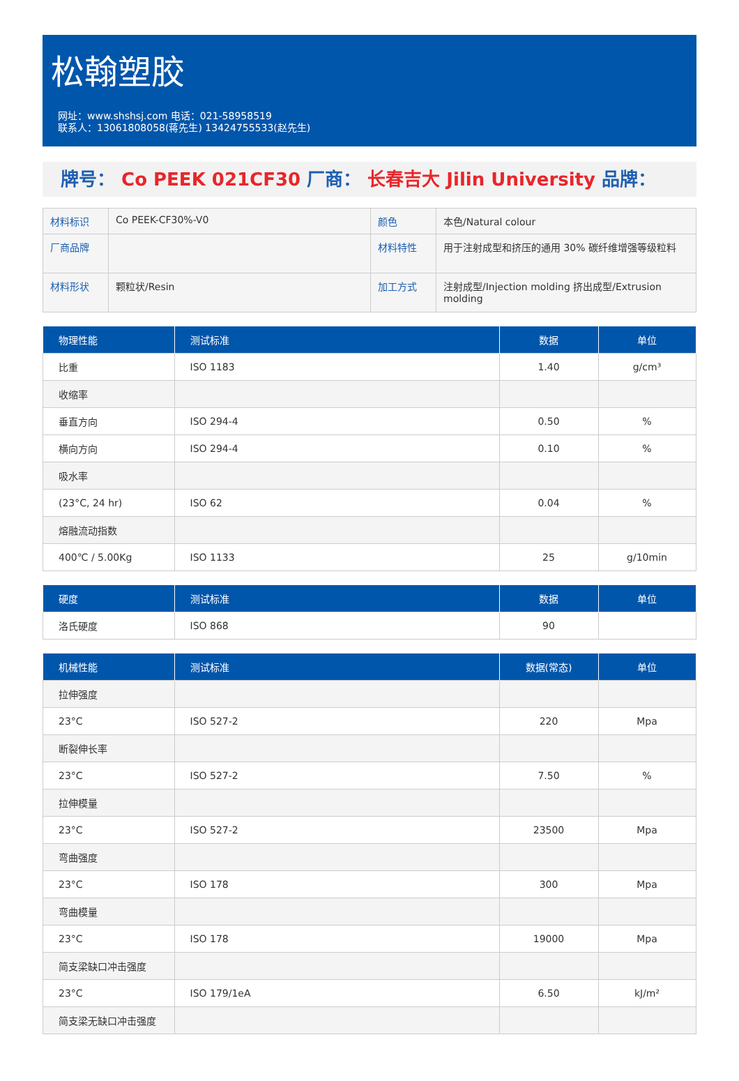松翰塑胶
网址：www.shshsj.com 电话：021-58958519
联系人：13061808058(蒋先生) 13424755533(赵先生)
牌号： Co PEEK 021CF30 厂商： 长春吉大 Jilin University 品牌：
| 材料标识 | Co PEEK-CF30%-V0 | 颜色 | 本色/Natural colour |
| 厂商品牌 | | 材料特性 | 用于注射成型和挤压的通用 30% 碳纤维增强等级粒料 |
| 材料形状 | 颗粒状/Resin | 加工方式 | 注射成型/Injection molding 挤出成型/Extrusion molding |
| 物理性能 | 测试标准 | 数据 | 单位 |
| --- | --- | --- | --- |
| 比重 | ISO 1183 | 1.40 | g/cm³ |
| 收缩率 | | | |
| 垂直方向 | ISO 294-4 | 0.50 | % |
| 横向方向 | ISO 294-4 | 0.10 | % |
| 吸水率 | | | |
| (23°C, 24 hr) | ISO 62 | 0.04 | % |
| 熔融流动指数 | | | |
| 400℃ / 5.00Kg | ISO 1133 | 25 | g/10min |
| 硬度 | 测试标准 | 数据 | 单位 |
| --- | --- | --- | --- |
| 洛氏硬度 | ISO 868 | 90 | |
| 机械性能 | 测试标准 | 数据(常态) | 单位 |
| --- | --- | --- | --- |
| 拉伸强度 | | | |
| 23°C | ISO 527-2 | 220 | Mpa |
| 断裂伸长率 | | | |
| 23°C | ISO 527-2 | 7.50 | % |
| 拉伸模量 | | | |
| 23°C | ISO 527-2 | 23500 | Mpa |
| 弯曲强度 | | | |
| 23°C | ISO 178 | 300 | Mpa |
| 弯曲模量 | | | |
| 23°C | ISO 178 | 19000 | Mpa |
| 简支梁缺口冲击强度 | | | |
| 23°C | ISO 179/1eA | 6.50 | kJ/m² |
| 简支梁无缺口冲击强度 | | | |